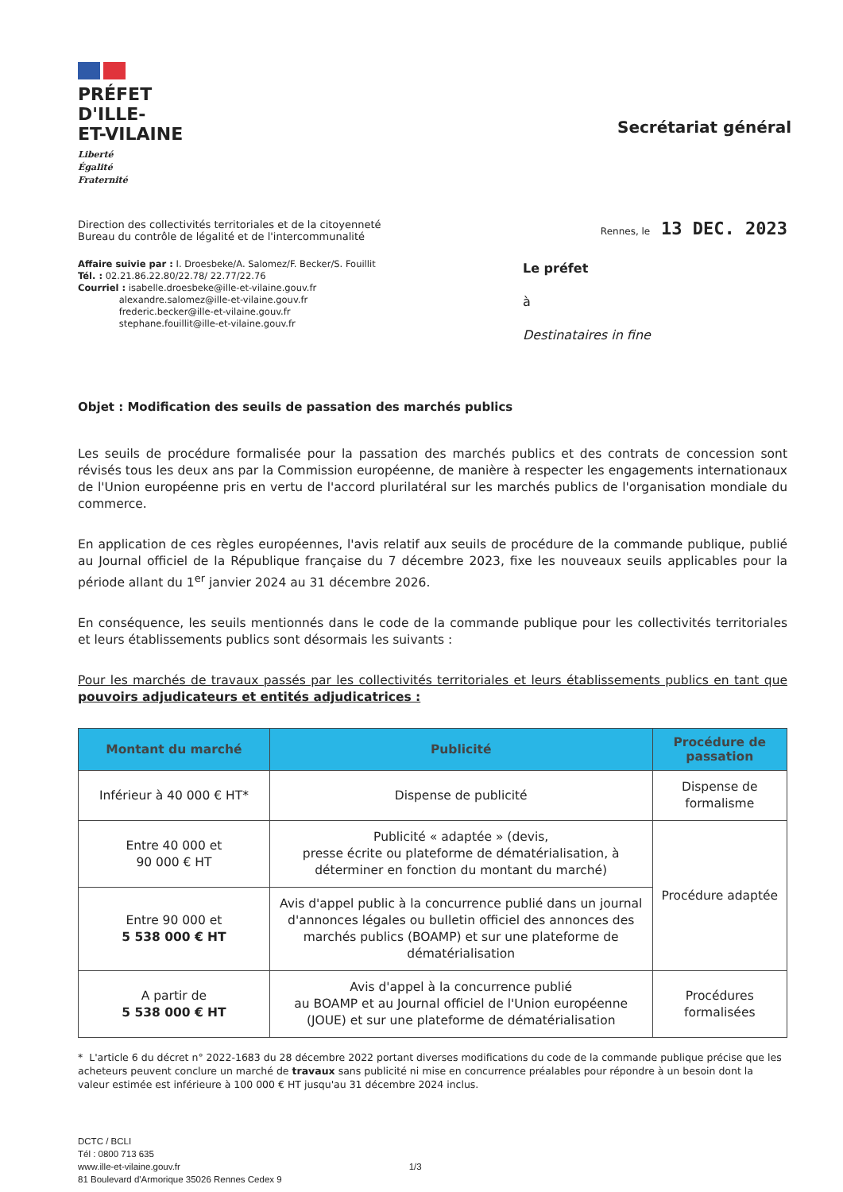PRÉFET
D'ILLE-
ET-VILAINE
Liberté
Égalité
Fraternité
Secrétariat général
Direction des collectivités territoriales et de la citoyenneté
Bureau du contrôle de légalité et de l'intercommunalité
Rennes, le 13 DEC. 2023
Affaire suivie par : I. Droesbeke/A. Salomez/F. Becker/S. Fouillit
Tél. : 02.21.86.22.80/22.78/ 22.77/22.76
Courriel : isabelle.droesbeke@ille-et-vilaine.gouv.fr
     alexandre.salomez@ille-et-vilaine.gouv.fr
     frederic.becker@ille-et-vilaine.gouv.fr
     stephane.fouillit@ille-et-vilaine.gouv.fr
Le préfet
à
Destinataires in fine
Objet : Modification des seuils de passation des marchés publics
Les seuils de procédure formalisée pour la passation des marchés publics et des contrats de concession sont révisés tous les deux ans par la Commission européenne, de manière à respecter les engagements internationaux de l'Union européenne pris en vertu de l'accord plurilatéral sur les marchés publics de l'organisation mondiale du commerce.
En application de ces règles européennes, l'avis relatif aux seuils de procédure de la commande publique, publié au Journal officiel de la République française du 7 décembre 2023, fixe les nouveaux seuils applicables pour la période allant du 1<sup>er</sup> janvier 2024 au 31 décembre 2026.
En conséquence, les seuils mentionnés dans le code de la commande publique pour les collectivités territoriales et leurs établissements publics sont désormais les suivants :
Pour les marchés de travaux passés par les collectivités territoriales et leurs établissements publics en tant que pouvoirs adjudicateurs et entités adjudicatrices :
| Montant du marché | Publicité | Procédure de passation |
| --- | --- | --- |
| Inférieur à 40 000 € HT* | Dispense de publicité | Dispense de formalisme |
| Entre 40 000 et 90 000 € HT | Publicité « adaptée » (devis, presse écrite ou plateforme de dématérialisation, à déterminer en fonction du montant du marché) | Procédure adaptée |
| Entre 90 000 et 5 538 000 € HT | Avis d'appel public à la concurrence publié dans un journal d'annonces légales ou bulletin officiel des annonces des marchés publics (BOAMP) et sur une plateforme de dématérialisation | |
| A partir de 5 538 000 € HT | Avis d'appel à la concurrence publié au BOAMP et au Journal officiel de l'Union européenne (JOUE) et sur une plateforme de dématérialisation | Procédures formalisées |
* L'article 6 du décret n° 2022-1683 du 28 décembre 2022 portant diverses modifications du code de la commande publique précise que les acheteurs peuvent conclure un marché de travaux sans publicité ni mise en concurrence préalables pour répondre à un besoin dont la valeur estimée est inférieure à 100 000 € HT jusqu'au 31 décembre 2024 inclus.
DCTC / BCLI
Tél : 0800 713 635
www.ille-et-vilaine.gouv.fr
81 Boulevard d'Armorique 35026 Rennes Cedex 9
1/3